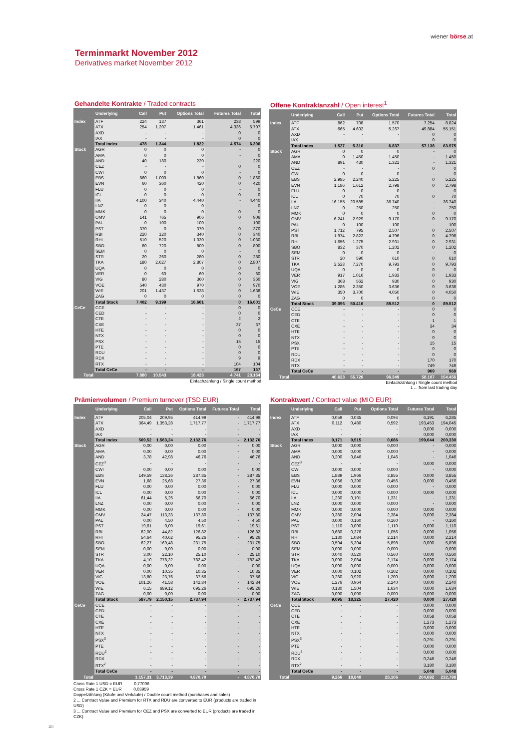wiener börse.at
Terminmarkt November 2012
Derivatives market November 2012
Gehandelte Kontrakte / Traded contracts
| | Underlying | Call | Put | Options Total | Futures Total | Total |
| --- | --- | --- | --- | --- | --- | --- |
| Index | ATF | 224 | 137 | 361 | 238 | 599 |
| | ATX | 254 | 1.207 | 1.461 | 4.336 | 5.797 |
| | AXD | - | - | - | 0 | 0 |
| | IAX | - | - | - | 0 | 0 |
| | Total Index | 478 | 1.344 | 1.822 | 4.574 | 6.396 |
| Stock | AGR | 0 | 0 | 0 | - | 0 |
| | AMA | 0 | 0 | 0 | - | 0 |
| | AND | 40 | 180 | 220 | - | 220 |
| | CEZ | - | - | - | 0 | 0 |
| | CWI | 0 | 0 | 0 | - | 0 |
| | EBS | 860 | 1.000 | 1.860 | 0 | 1.860 |
| | EVN | 60 | 360 | 420 | 0 | 420 |
| | FLU | 0 | 0 | 0 | - | 0 |
| | ICL | 0 | 0 | 0 | 0 | 0 |
| | IIA | 4.100 | 340 | 4.440 | - | 4.440 |
| | LNZ | 0 | 0 | 0 | - | 0 |
| | MMK | 0 | 0 | 0 | 0 | 0 |
| | OMV | 141 | 765 | 906 | 0 | 906 |
| | PAL | 0 | 100 | 100 | - | 100 |
| | PST | 370 | 0 | 370 | 0 | 370 |
| | RBI | 220 | 120 | 340 | 0 | 340 |
| | RHI | 510 | 520 | 1.030 | 0 | 1.030 |
| | SBO | 80 | 720 | 800 | 0 | 800 |
| | SEM | 0 | 0 | 0 | - | 0 |
| | STR | 20 | 260 | 280 | 0 | 280 |
| | TKA | 180 | 2.627 | 2.807 | 0 | 2.807 |
| | UQA | 0 | 0 | 0 | 0 | 0 |
| | VER | 0 | 60 | 60 | 0 | 60 |
| | VIG | 80 | 280 | 360 | 0 | 360 |
| | VOE | 540 | 430 | 970 | 0 | 970 |
| | WIE | 201 | 1.437 | 1.638 | 0 | 1.638 |
| | ZAG | 0 | 0 | 0 | 0 | 0 |
| | Total Stock | 7.402 | 9.199 | 16.601 | 0 | 16.601 |
| CeCe | CCE | - | - | - | 0 | 0 |
| | CED | - | - | - | 0 | 0 |
| | CTE | - | - | - | 2 | 2 |
| | CXE | - | - | - | 37 | 37 |
| | HTE | - | - | - | 0 | 0 |
| | NTX | - | - | - | 0 | 0 |
| | PSX | - | - | - | 15 | 15 |
| | PTE | - | - | - | 0 | 0 |
| | RDU | - | - | - | 0 | 0 |
| | RDX | - | - | - | 9 | 9 |
| | RTX | - | - | - | 104 | 104 |
| | Total CeCe | - | - | - | 167 | 167 |
| Total | | 7.880 | 10.543 | 18.423 | 4.741 | 23.164 |
Einfachzählung / Single count method
Offene Kontraktanzahl / Open interest<sup>1</sup>
| | Underlying | Call | Put | Options Total | Futures Total | Total |
| --- | --- | --- | --- | --- | --- | --- |
| Index | ATF | 862 | 708 | 1.570 | 7.254 | 8.824 |
| | ATX | 665 | 4.602 | 5.267 | 49.884 | 55.151 |
| | AXD | - | - | - | 0 | 0 |
| | IAX | - | - | - | 0 | 0 |
| | Total Index | 1.527 | 5.310 | 6.837 | 57.138 | 63.975 |
| Stock | AGR | 0 | 0 | 0 | - | 0 |
| | AMA | 0 | 1.450 | 1.450 | - | 1.450 |
| | AND | 891 | 430 | 1.321 | - | 1.321 |
| | CEZ | - | - | - | 0 | 0 |
| | CWI | 0 | 0 | 0 | - | 0 |
| | EBS | 2.985 | 2.240 | 5.225 | 0 | 5.225 |
| | EVN | 1.186 | 1.612 | 2.798 | 0 | 2.798 |
| | FLU | 0 | 0 | 0 | - | 0 |
| | ICL | 0 | 70 | 70 | 0 | 70 |
| | IIA | 16.155 | 20.585 | 36.740 | - | 36.740 |
| | LNZ | 0 | 250 | 250 | - | 250 |
| | MMK | 0 | 0 | 0 | 0 | 0 |
| | OMV | 6.241 | 2.929 | 9.170 | 0 | 9.170 |
| | PAL | 0 | 100 | 100 | - | 100 |
| | PST | 1.712 | 795 | 2.507 | 0 | 2.507 |
| | RBI | 1.974 | 2.822 | 4.796 | 0 | 4.796 |
| | RHI | 1.656 | 1.275 | 2.931 | 0 | 2.931 |
| | SBO | 832 | 370 | 1.202 | 0 | 1.202 |
| | SEM | 0 | 0 | 0 | - | 0 |
| | STR | 20 | 590 | 610 | 0 | 610 |
| | TKA | 2.523 | 7.270 | 9.793 | 0 | 9.793 |
| | UQA | 0 | 0 | 0 | 0 | 0 |
| | VER | 917 | 1.016 | 1.933 | 0 | 1.933 |
| | VIG | 368 | 562 | 930 | 0 | 930 |
| | VOE | 1.286 | 2.350 | 3.636 | 0 | 3.636 |
| | WIE | 350 | 3.700 | 4.050 | 0 | 4.050 |
| | ZAG | 0 | 0 | 0 | 0 | 0 |
| | Total Stock | 39.096 | 50.416 | 89.512 | 0 | 89.512 |
| CeCe | CCE | - | - | - | 0 | 0 |
| | CED | - | - | - | 0 | 0 |
| | CTE | - | - | - | 1 | 1 |
| | CXE | - | - | - | 34 | 34 |
| | HTE | - | - | - | 0 | 0 |
| | NTX | - | - | - | 0 | 0 |
| | PSX | - | - | - | 15 | 15 |
| | PTE | - | - | - | 0 | 0 |
| | RDU | - | - | - | 0 | 0 |
| | RDX | - | - | - | 170 | 170 |
| | RTX | - | - | - | 749 | 749 |
| | Total CeCe | - | - | - | 969 | 969 |
| Total | | 40.623 | 55.726 | 96.349 | 58.107 | 154.456 |
Einfachzählung / Single count method
1 ... from last trading day
Prämienvolumen / Premium turnover (TSD EUR)
| | Underlying | Call | Put | Options Total | Futures Total | Total |
| --- | --- | --- | --- | --- | --- | --- |
| Index | ATF | 205,04 | 209,95 | 414,99 | - | 414,99 |
| | ATX | 364,49 | 1.353,28 | 1.717,77 | - | 1.717,77 |
| | AXD | - | - | - | - | - |
| | IAX | - | - | - | - | - |
| | Total Index | 569,52 | 1.563,24 | 2.132,76 | - | 2.132,76 |
| Stock | AGR | 0,00 | 0,00 | 0,00 | - | 0,00 |
| | AMA | 0,00 | 0,00 | 0,00 | - | 0,00 |
| | AND | 3,78 | 42,98 | 46,76 | - | 46,76 |
| | CEZ<sup>3</sup> | - | - | - | - | - |
| | CWI | 0,00 | 0,00 | 0,00 | - | 0,00 |
| | EBS | 149,59 | 138,26 | 287,85 | - | 287,85 |
| | EVN | 1,68 | 25,68 | 27,36 | - | 27,36 |
| | FLU | 0,00 | 0,00 | 0,00 | - | 0,00 |
| | ICL | 0,00 | 0,00 | 0,00 | - | 0,00 |
| | IIA | 61,44 | 5,26 | 66,70 | - | 66,70 |
| | LNZ | 0,00 | 0,00 | 0,00 | - | 0,00 |
| | MMK | 0,00 | 0,00 | 0,00 | - | 0,00 |
| | OMV | 24,47 | 113,33 | 137,80 | - | 137,80 |
| | PAL | 0,00 | 4,50 | 4,50 | - | 4,50 |
| | PST | 19,61 | 0,00 | 19,61 | - | 19,61 |
| | RBI | 82,00 | 44,82 | 126,82 | - | 126,82 |
| | RHI | 54,64 | 40,62 | 95,26 | - | 95,26 |
| | SBO | 62,27 | 169,48 | 231,75 | - | 231,75 |
| | SEM | 0,00 | 0,00 | 0,00 | - | 0,00 |
| | STR | 3,00 | 22,10 | 25,10 | - | 25,10 |
| | TKA | 4,10 | 778,32 | 782,42 | - | 782,42 |
| | UQA | 0,00 | 0,00 | 0,00 | - | 0,00 |
| | VER | 0,00 | 10,35 | 10,35 | - | 10,35 |
| | VIG | 13,80 | 23,76 | 37,56 | - | 37,56 |
| | VOE | 101,26 | 41,58 | 142,84 | - | 142,84 |
| | WIE | 6,15 | 689,12 | 695,26 | - | 695,26 |
| | ZAG | 0,00 | 0,00 | 0,00 | - | 0,00 |
| | Total Stock | 587,79 | 2.150,15 | 2.737,94 | - | 2.737,94 |
| CeCe | CCE | - | - | - | - | - |
| | CED | - | - | - | - | - |
| | CTE | - | - | - | - | - |
| | CXE | - | - | - | - | - |
| | HTE | - | - | - | - | - |
| | NTX | - | - | - | - | - |
| | PSX<sup>3</sup> | - | - | - | - | - |
| | PTE | - | - | - | - | - |
| | RDU<sup>2</sup> | - | - | - | - | - |
| | RDX | - | - | - | - | - |
| | RTX<sup>2</sup> | - | - | - | - | - |
| | Total CeCe | - | - | - | - | - |
| Total | | 1.157,31 | 3.713,39 | 4.870,70 | - | 4.870,70 |
Cross Rate 1 USD = EUR 0,77006
Cross Rate 1 CZK = EUR 0,03959
Doppelzählung (Käufe und Verkäufe) / Double count method (purchases and sales)
2 ... Contract Value and Premium for RTX and RDU are converted to EUR (products are traded in USD)
3 ... Contract Value and Premium for CEZ and PSX are converted to EUR (products are traded in CZK)
Kontraktwert / Contract value (MIO EUR)
| | Underlying | Call | Put | Options Total | Futures Total | Total |
| --- | --- | --- | --- | --- | --- | --- |
| Index | ATF | 0,059 | 0,035 | 0,094 | 6,191 | 6,285 |
| | ATX | 0,112 | 0,480 | 0,592 | 193,453 | 194,045 |
| | AXD | - | - | - | 0,000 | 0,000 |
| | IAX | - | - | - | 0,000 | 0,000 |
| | Total Index | 0,171 | 0,515 | 0,686 | 199,644 | 200,330 |
| Stock | AGR | 0,000 | 0,000 | 0,000 | - | 0,000 |
| | AMA | 0,000 | 0,000 | 0,000 | - | 0,000 |
| | AND | 0,200 | 0,846 | 1,046 | - | 1,046 |
| | CEZ<sup>3</sup> | - | - | - | 0,000 | 0,000 |
| | CWI | 0,000 | 0,000 | 0,000 | - | 0,000 |
| | EBS | 1,889 | 1,966 | 3,855 | 0,000 | 3,855 |
| | EVN | 0,066 | 0,390 | 0,456 | 0,000 | 0,456 |
| | FLU | 0,000 | 0,000 | 0,000 | - | 0,000 |
| | ICL | 0,000 | 0,000 | 0,000 | 0,000 | 0,000 |
| | IIA | 1,230 | 0,101 | 1,331 | - | 1,331 |
| | LNZ | 0,000 | 0,000 | 0,000 | - | 0,000 |
| | MMK | 0,000 | 0,000 | 0,000 | 0,000 | 0,000 |
| | OMV | 0,380 | 2,004 | 2,384 | 0,000 | 2,384 |
| | PAL | 0,000 | 0,160 | 0,160 | - | 0,160 |
| | PST | 1,110 | 0,000 | 1,110 | 0,000 | 1,110 |
| | RBI | 0,680 | 0,376 | 1,056 | 0,000 | 1,056 |
| | RHI | 1,130 | 1,084 | 2,214 | 0,000 | 2,214 |
| | SBO | 0,594 | 5,304 | 5,898 | 0,000 | 5,898 |
| | SEM | 0,000 | 0,000 | 0,000 | - | 0,000 |
| | STR | 0,040 | 0,520 | 0,560 | 0,000 | 0,560 |
| | TKA | 0,090 | 2,084 | 2,174 | 0,000 | 2,174 |
| | UQA | 0,000 | 0,000 | 0,000 | 0,000 | 0,000 |
| | VER | 0,000 | 0,102 | 0,102 | 0,000 | 0,102 |
| | VIG | 0,280 | 0,920 | 1,200 | 0,000 | 1,200 |
| | VOE | 1,276 | 0,964 | 2,240 | 0,000 | 2,240 |
| | WIE | 0,130 | 1,504 | 1,634 | 0,000 | 1,634 |
| | ZAG | 0,000 | 0,000 | 0,000 | 0,000 | 0,000 |
| | Total Stock | 9,095 | 18,325 | 27,420 | 0,000 | 27,420 |
| CeCe | CCE | - | - | - | 0,000 | 0,000 |
| | CED | - | - | - | 0,000 | 0,000 |
| | CTE | - | - | - | 0,058 | 0,058 |
| | CXE | - | - | - | 1,273 | 1,273 |
| | HTE | - | - | - | 0,000 | 0,000 |
| | NTX | - | - | - | 0,000 | 0,000 |
| | PSX<sup>3</sup> | - | - | - | 0,291 | 0,291 |
| | PTE | - | - | - | 0,000 | 0,000 |
| | RDU<sup>2</sup> | - | - | - | 0,000 | 0,000 |
| | RDX | - | - | - | 0,246 | 0,246 |
| | RTX<sup>2</sup> | - | - | - | 3,180 | 3,180 |
| | Total CeCe | - | - | - | 5,048 | 5,048 |
| Total | | 9,266 | 18,840 | 28,106 | 204,692 | 232,798 |
12 |